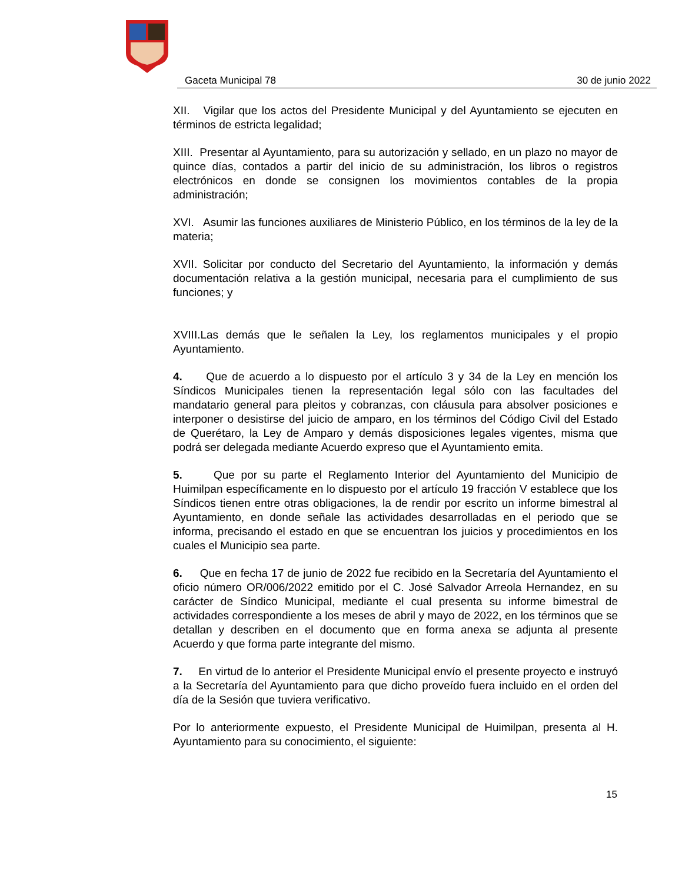Gaceta Municipal 78 30 de junio 2022
XII. Vigilar que los actos del Presidente Municipal y del Ayuntamiento se ejecuten en términos de estricta legalidad;
XIII. Presentar al Ayuntamiento, para su autorización y sellado, en un plazo no mayor de quince días, contados a partir del inicio de su administración, los libros o registros electrónicos en donde se consignen los movimientos contables de la propia administración;
XVI. Asumir las funciones auxiliares de Ministerio Público, en los términos de la ley de la materia;
XVII. Solicitar por conducto del Secretario del Ayuntamiento, la información y demás documentación relativa a la gestión municipal, necesaria para el cumplimiento de sus funciones; y
XVIII.Las demás que le señalen la Ley, los reglamentos municipales y el propio Ayuntamiento.
4. Que de acuerdo a lo dispuesto por el artículo 3 y 34 de la Ley en mención los Síndicos Municipales tienen la representación legal sólo con las facultades del mandatario general para pleitos y cobranzas, con cláusula para absolver posiciones e interponer o desistirse del juicio de amparo, en los términos del Código Civil del Estado de Querétaro, la Ley de Amparo y demás disposiciones legales vigentes, misma que podrá ser delegada mediante Acuerdo expreso que el Ayuntamiento emita.
5. Que por su parte el Reglamento Interior del Ayuntamiento del Municipio de Huimilpan específicamente en lo dispuesto por el artículo 19 fracción V establece que los Síndicos tienen entre otras obligaciones, la de rendir por escrito un informe bimestral al Ayuntamiento, en donde señale las actividades desarrolladas en el periodo que se informa, precisando el estado en que se encuentran los juicios y procedimientos en los cuales el Municipio sea parte.
6. Que en fecha 17 de junio de 2022 fue recibido en la Secretaría del Ayuntamiento el oficio número OR/006/2022 emitido por el C. José Salvador Arreola Hernandez, en su carácter de Síndico Municipal, mediante el cual presenta su informe bimestral de actividades correspondiente a los meses de abril y mayo de 2022, en los términos que se detallan y describen en el documento que en forma anexa se adjunta al presente Acuerdo y que forma parte integrante del mismo.
7. En virtud de lo anterior el Presidente Municipal envío el presente proyecto e instruyó a la Secretaría del Ayuntamiento para que dicho proveído fuera incluido en el orden del día de la Sesión que tuviera verificativo.
Por lo anteriormente expuesto, el Presidente Municipal de Huimilpan, presenta al H. Ayuntamiento para su conocimiento, el siguiente:
15